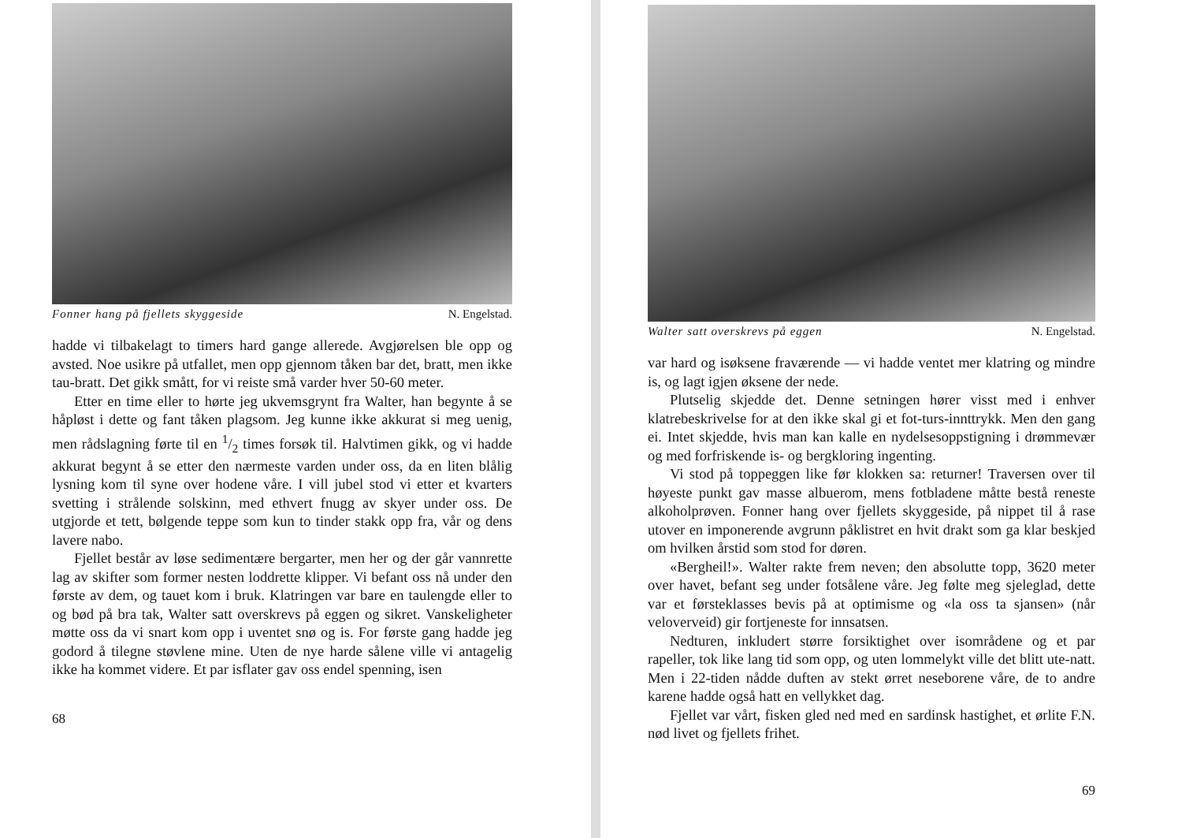Fonner hang på fjellets skyggeside N. Engelstad.
hadde vi tilbakelagt to timers hard gange allerede. Avgjørelsen ble opp og avsted. Noe usikre på utfallet, men opp gjennom tåken bar det, bratt, men ikke tau-bratt. Det gikk smått, for vi reiste små varder hver 50-60 meter.
Etter en time eller to hørte jeg ukvemsgrynt fra Walter, han begynte å se håpløst i dette og fant tåken plagsom. Jeg kunne ikke akkurat si meg uenig, men rådslagning førte til en 1/2 times forsøk til. Halvtimen gikk, og vi hadde akkurat begynt å se etter den nærmeste varden under oss, da en liten blålig lysning kom til syne over hodene våre. I vill jubel stod vi etter et kvarters svetting i strålende solskinn, med ethvert fnugg av skyer under oss. De utgjorde et tett, bølgende teppe som kun to tinder stakk opp fra, vår og dens lavere nabo.
Fjellet består av løse sedimentære bergarter, men her og der går vannrette lag av skifter som former nesten loddrette klipper. Vi befant oss nå under den første av dem, og tauet kom i bruk. Klatringen var bare en taulengde eller to og bød på bra tak, Walter satt overskrevs på eggen og sikret. Vanskeligheter møtte oss da vi snart kom opp i uventet snø og is. For første gang hadde jeg godord å tilegne støvlene mine. Uten de nye harde sålene ville vi antagelig ikke ha kommet videre. Et par isflater gav oss endel spenning, isen
68
Walter satt overskrevs på eggen N. Engelstad.
var hard og isøksene fraværende — vi hadde ventet mer klatring og mindre is, og lagt igjen øksene der nede.
Plutselig skjedde det. Denne setningen hører visst med i enhver klatrebeskrivelse for at den ikke skal gi et fot-turs-innttrykk. Men den gang ei. Intet skjedde, hvis man kan kalle en nydelsesoppstigning i drømmevær og med forfriskende is- og bergkloring ingenting.
Vi stod på toppeggen like før klokken sa: returner! Traversen over til høyeste punkt gav masse albuerom, mens fotbladene måtte bestå reneste alkoholprøven. Fonner hang over fjellets skyggeside, på nippet til å rase utover en imponerende avgrunn påklistret en hvit drakt som ga klar beskjed om hvilken årstid som stod for døren.
«Bergheil!». Walter rakte frem neven; den absolutte topp, 3620 meter over havet, befant seg under fotsålene våre. Jeg følte meg sjeleglad, dette var et førsteklasses bevis på at optimisme og «la oss ta sjansen» (når veloverveid) gir fortjeneste for innsatsen.
Nedturen, inkludert større forsiktighet over isområdene og et par rapeller, tok like lang tid som opp, og uten lommelykt ville det blitt ute-natt. Men i 22-tiden nådde duften av stekt ørret neseborene våre, de to andre karene hadde også hatt en vellykket dag.
Fjellet var vårt, fisken gled ned med en sardinsk hastighet, et ørlite F.N. nød livet og fjellets frihet.
69